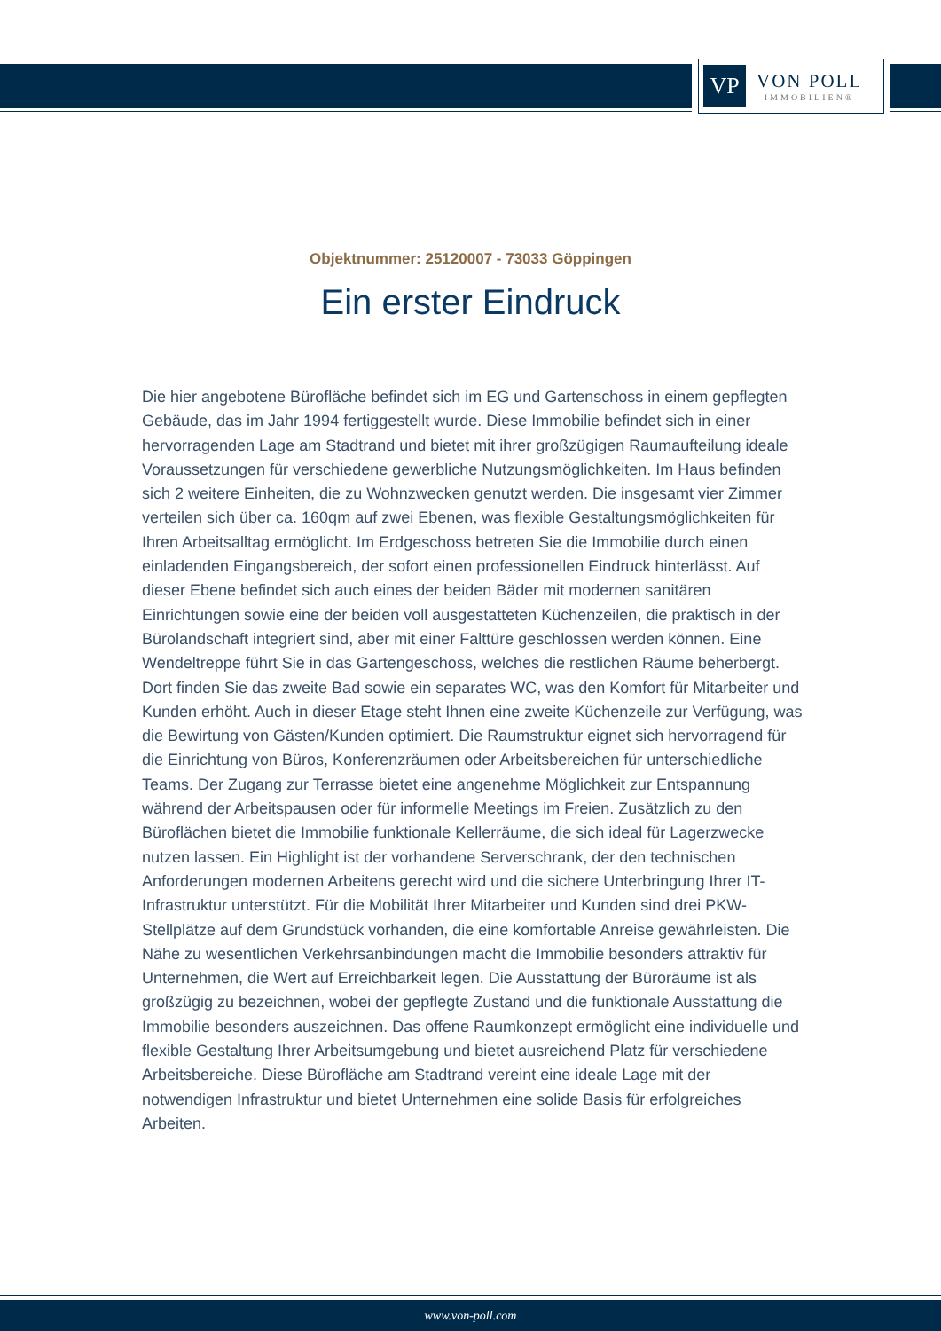VP
VON POLL
IMMOBILIEN®
Objektnummer: 25120007 - 73033 Göppingen
Ein erster Eindruck
Die hier angebotene Bürofläche befindet sich im EG und Gartenschoss in einem gepflegten Gebäude, das im Jahr 1994 fertiggestellt wurde. Diese Immobilie befindet sich in einer hervorragenden Lage am Stadtrand und bietet mit ihrer großzügigen Raumaufteilung ideale Voraussetzungen für verschiedene gewerbliche Nutzungsmöglichkeiten. Im Haus befinden sich 2 weitere Einheiten, die zu Wohnzwecken genutzt werden. Die insgesamt vier Zimmer verteilen sich über ca. 160qm auf zwei Ebenen, was flexible Gestaltungsmöglichkeiten für Ihren Arbeitsalltag ermöglicht. Im Erdgeschoss betreten Sie die Immobilie durch einen einladenden Eingangsbereich, der sofort einen professionellen Eindruck hinterlässt. Auf dieser Ebene befindet sich auch eines der beiden Bäder mit modernen sanitären Einrichtungen sowie eine der beiden voll ausgestatteten Küchenzeilen, die praktisch in der Bürolandschaft integriert sind, aber mit einer Falttüre geschlossen werden können. Eine Wendeltreppe führt Sie in das Gartengeschoss, welches die restlichen Räume beherbergt. Dort finden Sie das zweite Bad sowie ein separates WC, was den Komfort für Mitarbeiter und Kunden erhöht. Auch in dieser Etage steht Ihnen eine zweite Küchenzeile zur Verfügung, was die Bewirtung von Gästen/Kunden optimiert. Die Raumstruktur eignet sich hervorragend für die Einrichtung von Büros, Konferenzräumen oder Arbeitsbereichen für unterschiedliche Teams. Der Zugang zur Terrasse bietet eine angenehme Möglichkeit zur Entspannung während der Arbeitspausen oder für informelle Meetings im Freien. Zusätzlich zu den Büroflächen bietet die Immobilie funktionale Kellerräume, die sich ideal für Lagerzwecke nutzen lassen. Ein Highlight ist der vorhandene Serverschrank, der den technischen Anforderungen modernen Arbeitens gerecht wird und die sichere Unterbringung Ihrer IT-Infrastruktur unterstützt. Für die Mobilität Ihrer Mitarbeiter und Kunden sind drei PKW-Stellplätze auf dem Grundstück vorhanden, die eine komfortable Anreise gewährleisten. Die Nähe zu wesentlichen Verkehrsanbindungen macht die Immobilie besonders attraktiv für Unternehmen, die Wert auf Erreichbarkeit legen. Die Ausstattung der Büroräume ist als großzügig zu bezeichnen, wobei der gepflegte Zustand und die funktionale Ausstattung die Immobilie besonders auszeichnen. Das offene Raumkonzept ermöglicht eine individuelle und flexible Gestaltung Ihrer Arbeitsumgebung und bietet ausreichend Platz für verschiedene Arbeitsbereiche. Diese Bürofläche am Stadtrand vereint eine ideale Lage mit der notwendigen Infrastruktur und bietet Unternehmen eine solide Basis für erfolgreiches Arbeiten.
www.von-poll.com